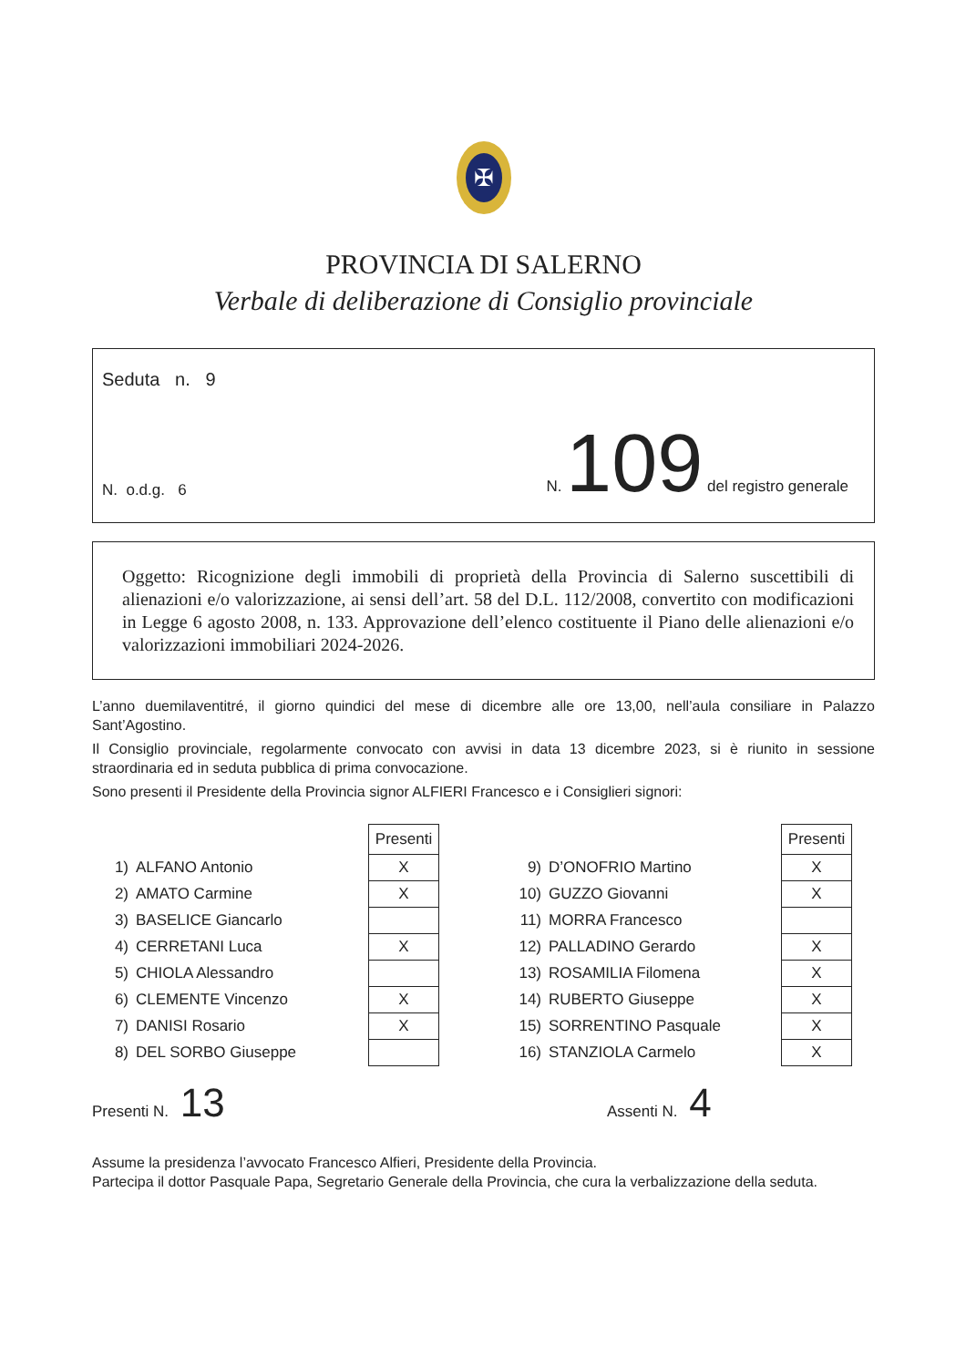✠
PROVINCIA DI SALERNO
Verbale di deliberazione di Consiglio provinciale
Seduta n. 9
N. o.d.g. 6
N. 109 del registro generale
Oggetto: Ricognizione degli immobili di proprietà della Provincia di Salerno suscettibili di alienazioni e/o valorizzazione, ai sensi dell’art. 58 del D.L. 112/2008, convertito con modificazioni in Legge 6 agosto 2008, n. 133. Approvazione dell’elenco costituente il Piano delle alienazioni e/o valorizzazioni immobiliari 2024-2026.
L’anno duemilaventitré, il giorno quindici del mese di dicembre alle ore 13,00, nell’aula consiliare in Palazzo Sant’Agostino.
Il Consiglio provinciale, regolarmente convocato con avvisi in data 13 dicembre 2023, si è riunito in sessione straordinaria ed in seduta pubblica di prima convocazione.
Sono presenti il Presidente della Provincia signor ALFIERI Francesco e i Consiglieri signori:
| | | Presenti |
| 1) | ALFANO Antonio | X |
| 2) | AMATO Carmine | X |
| 3) | BASELICE Giancarlo | |
| 4) | CERRETANI Luca | X |
| 5) | CHIOLA Alessandro | |
| 6) | CLEMENTE Vincenzo | X |
| 7) | DANISI Rosario | X |
| 8) | DEL SORBO Giuseppe | |
| | | Presenti |
| 9) | D’ONOFRIO Martino | X |
| 10) | GUZZO Giovanni | X |
| 11) | MORRA Francesco | |
| 12) | PALLADINO Gerardo | X |
| 13) | ROSAMILIA Filomena | X |
| 14) | RUBERTO Giuseppe | X |
| 15) | SORRENTINO Pasquale | X |
| 16) | STANZIOLA Carmelo | X |
Presenti N. 13
Assenti N. 4
Assume la presidenza l’avvocato Francesco Alfieri, Presidente della Provincia.
Partecipa il dottor Pasquale Papa, Segretario Generale della Provincia, che cura la verbalizzazione della seduta.